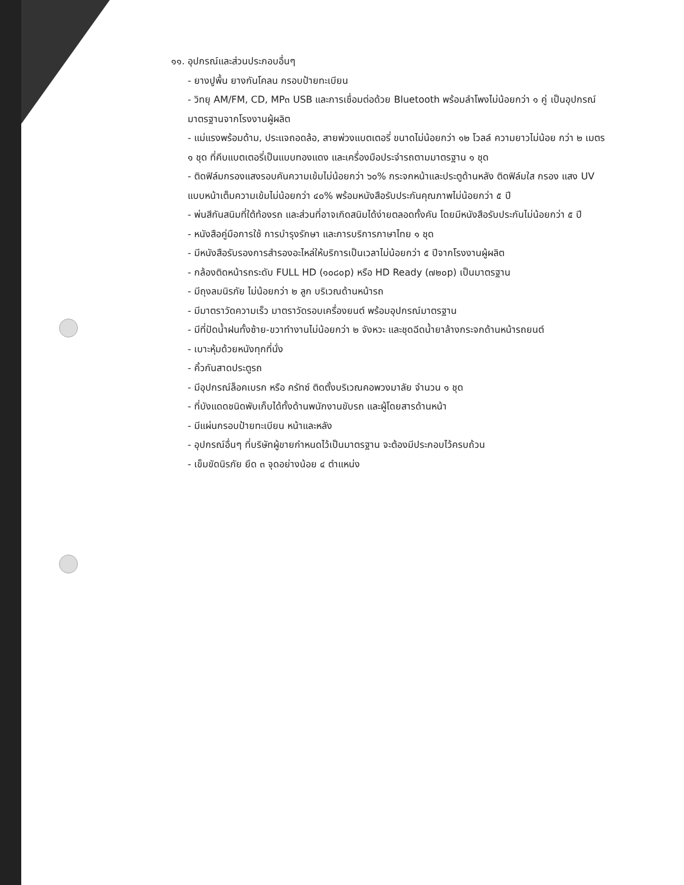๑๑. อุปกรณ์และส่วนประกอบอื่นๆ
- ยางปูพื้น ยางกันโคลน กรอบป้ายทะเบียน
- วิทยุ AM/FM, CD, MP๓ USB และการเชื่อมต่อด้วย Bluetooth พร้อมลำโพงไม่น้อยกว่า ๑ คู่ เป็นอุปกรณ์ มาตรฐานจากโรงงานผู้ผลิต
- แม่แรงพร้อมด้าม, ประแจถอดล้อ, สายพ่วงแบตเตอรี่ ขนาดไม่น้อยกว่า ๑๒ โวลล์ ความยาวไม่น้อย กว่า ๒ เมตร ๑ ชุด ที่คีบแบตเตอรี่เป็นแบบทองแดง และเครื่องมือประจำรถตามมาตรฐาน ๑ ชุด
- ติดฟิล์มกรองแสงรอบคันความเข้มไม่น้อยกว่า ๖๐% กระจกหน้าและประตูด้านหลัง ติดฟิล์มใส กรอง แสง UV แบบหน้าเต็มความเข้มไม่น้อยกว่า ๔๐% พร้อมหนังสือรับประกันคุณภาพไม่น้อยกว่า ๕ ปี
- พ่นสีกันสนิมที่ใต้ท้องรถ และส่วนที่อาจเกิดสนิมได้ง่ายตลอดทั้งคัน โดยมีหนังสือรับประกันไม่น้อยกว่า ๕ ปี
- หนังสือคู่มือการใช้ การบำรุงรักษา และการบริการภาษาไทย ๑ ชุด
- มีหนังสือรับรองการสำรองอะไหล่ให้บริการเป็นเวลาไม่น้อยกว่า ๕ ปีจากโรงงานผู้ผลิต
- กล้องติดหน้ารถระดับ FULL HD (๑๐๘๐p) หรือ HD Ready (๗๒๐p) เป็นมาตรฐาน
- มีถุงลมนิรภัย ไม่น้อยกว่า ๒ ลูก บริเวณด้านหน้ารถ
- มีมาตราวัดความเร็ว มาตราวัดรอบเครื่องยนต์ พร้อมอุปกรณ์มาตรฐาน
- มีที่ปัดน้ำฝนทั้งซ้าย-ขวาทำงานไม่น้อยกว่า ๒ จังหวะ และชุดฉีดน้ำยาล้างกระจกด้านหน้ารถยนต์
- เบาะหุ้มด้วยหนังทุกที่นั่ง
- คิ้วกันสาดประตูรถ
- มีอุปกรณ์ล็อคเบรก หรือ ครัทซ์ ติดตั้งบริเวณคอพวงมาลัย จำนวน ๑ ชุด
- ที่บังแดดชนิดพับเก็บได้ทั้งด้านพนักงานขับรถ และผู้โดยสารด้านหน้า
- มีแผ่นกรอบป้ายทะเบียน หน้าและหลัง
- อุปกรณ์อื่นๆ ที่บริษัทผู้ขายกำหนดไว้เป็นมาตรฐาน จะต้องมีประกอบไว้ครบถ้วน
- เข็มขัดนิรภัย ยึด ๓ จุดอย่างน้อย ๔ ตำแหน่ง